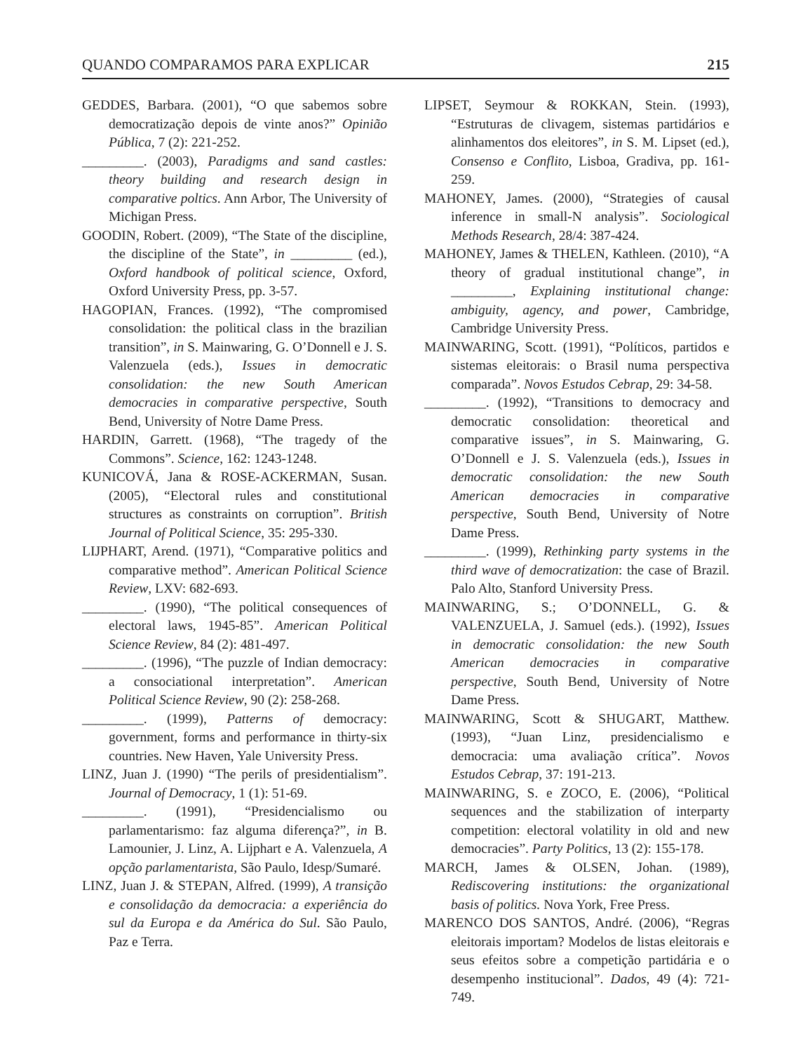QUANDO COMPARAMOS PARA EXPLICAR 215
GEDDES, Barbara. (2001), “O que sabemos sobre democratização depois de vinte anos?” Opinião Pública, 7 (2): 221-252.
_________. (2003), Paradigms and sand castles: theory building and research design in comparative poltics. Ann Arbor, The University of Michigan Press.
GOODIN, Robert. (2009), “The State of the discipline, the discipline of the State”, in _________ (ed.), Oxford handbook of political science, Oxford, Oxford University Press, pp. 3-57.
HAGOPIAN, Frances. (1992), “The compromised consolidation: the political class in the brazilian transition”, in S. Mainwaring, G. O’Donnell e J. S. Valenzuela (eds.), Issues in democratic consolidation: the new South American democracies in comparative perspective, South Bend, University of Notre Dame Press.
HARDIN, Garrett. (1968), “The tragedy of the Commons”. Science, 162: 1243-1248.
KUNICOVÁ, Jana & ROSE-ACKERMAN, Susan. (2005), “Electoral rules and constitutional structures as constraints on corruption”. British Journal of Political Science, 35: 295-330.
LIJPHART, Arend. (1971), “Comparative politics and comparative method”. American Political Science Review, LXV: 682-693.
_________. (1990), “The political consequences of electoral laws, 1945-85”. American Political Science Review, 84 (2): 481-497.
_________. (1996), “The puzzle of Indian democracy: a consociational interpretation”. American Political Science Review, 90 (2): 258-268.
_________. (1999), Patterns of democracy: government, forms and performance in thirty-six countries. New Haven, Yale University Press.
LINZ, Juan J. (1990) “The perils of presidentialism”. Journal of Democracy, 1 (1): 51-69.
_________. (1991), “Presidencialismo ou parlamentarismo: faz alguma diferença?”, in B. Lamounier, J. Linz, A. Lijphart e A. Valenzuela, A opção parlamentarista, São Paulo, Idesp/Sumaré.
LINZ, Juan J. & STEPAN, Alfred. (1999), A transição e consolidação da democracia: a experiência do sul da Europa e da América do Sul. São Paulo, Paz e Terra.
LIPSET, Seymour & ROKKAN, Stein. (1993), “Estruturas de clivagem, sistemas partidários e alinhamentos dos eleitores”, in S. M. Lipset (ed.), Consenso e Conflito, Lisboa, Gradiva, pp. 161-259.
MAHONEY, James. (2000), “Strategies of causal inference in small-N analysis”. Sociological Methods Research, 28/4: 387-424.
MAHONEY, James & THELEN, Kathleen. (2010), “A theory of gradual institutional change”, in _________, Explaining institutional change: ambiguity, agency, and power, Cambridge, Cambridge University Press.
MAINWARING, Scott. (1991), “Políticos, partidos e sistemas eleitorais: o Brasil numa perspectiva comparada”. Novos Estudos Cebrap, 29: 34-58.
_________. (1992), “Transitions to democracy and democratic consolidation: theoretical and comparative issues”, in S. Mainwaring, G. O’Donnell e J. S. Valenzuela (eds.), Issues in democratic consolidation: the new South American democracies in comparative perspective, South Bend, University of Notre Dame Press.
_________. (1999), Rethinking party systems in the third wave of democratization: the case of Brazil. Palo Alto, Stanford University Press.
MAINWARING, S.; O’DONNELL, G. & VALENZUELA, J. Samuel (eds.). (1992), Issues in democratic consolidation: the new South American democracies in comparative perspective, South Bend, University of Notre Dame Press.
MAINWARING, Scott & SHUGART, Matthew. (1993), “Juan Linz, presidencialismo e democracia: uma avaliação crítica”. Novos Estudos Cebrap, 37: 191-213.
MAINWARING, S. e ZOCO, E. (2006), “Political sequences and the stabilization of interparty competition: electoral volatility in old and new democracies”. Party Politics, 13 (2): 155-178.
MARCH, James & OLSEN, Johan. (1989), Rediscovering institutions: the organizational basis of politics. Nova York, Free Press.
MARENCO DOS SANTOS, André. (2006), “Regras eleitorais importam? Modelos de listas eleitorais e seus efeitos sobre a competição partidária e o desempenho institucional”. Dados, 49 (4): 721-749.